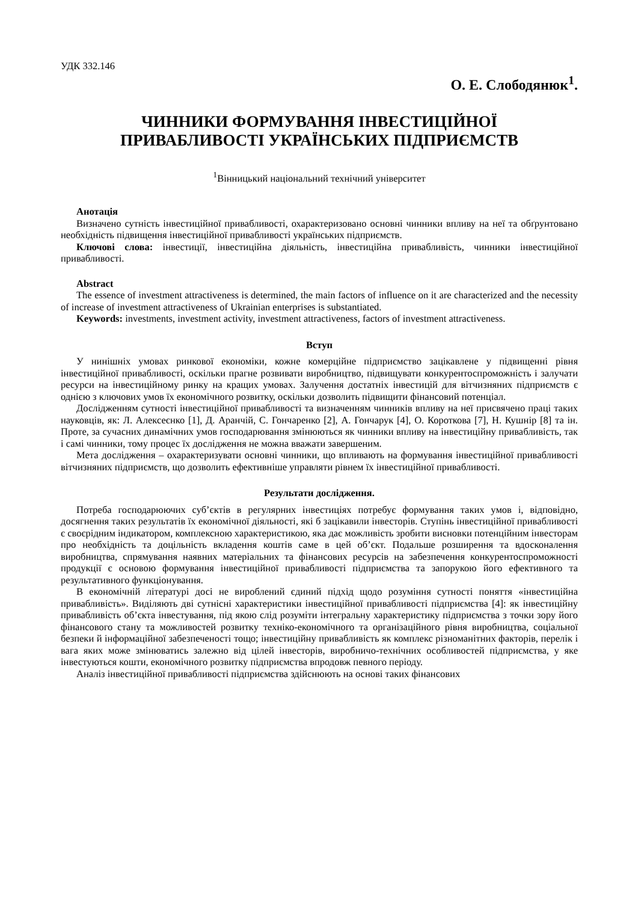УДК 332.146
О. Е. Слободянюк<sup>1</sup>.
ЧИННИКИ ФОРМУВАННЯ ІНВЕСТИЦІЙНОЇ
ПРИВАБЛИВОСТІ УКРАЇНСЬКИХ ПІДПРИЄМСТВ
<sup>1</sup> Вінницький національний технічний університет
Анотація
Визначено сутність інвестиційної привабливості, охарактеризовано основні чинники впливу на неї та обґрунтовано необхідність підвищення інвестиційної привабливості українських підприємств.
Ключові слова: інвестиції, інвестиційна діяльність, інвестиційна привабливість, чинники інвестиційної привабливості.
Abstract
The essence of investment attractiveness is determined, the main factors of influence on it are characterized and the necessity of increase of investment attractiveness of Ukrainian enterprises is substantiated.
Keywords: investments, investment activity, investment attractiveness, factors of investment attractiveness.
Вступ
У нинішніх умовах ринкової економіки, кожне комерційне підприємство зацікавлене у підвищенні рівня інвестиційної привабливості, оскільки прагне розвивати виробництво, підвищувати конкурентоспроможність і залучати ресурси на інвестиційному ринку на кращих умовах. Залучення достатніх інвестицій для вітчизняних підприємств є однією з ключових умов їх економічного розвитку, оскільки дозволить підвищити фінансовий потенціал.
Дослідженням сутності інвестиційної привабливості та визначенням чинників впливу на неї присвячено праці таких науковців, як: Л. Алексеєнко [1], Д. Аранчій, С. Гончаренко [2], А. Гончарук [4], О. Короткова [7], Н. Кушнір [8] та ін. Проте, за сучасних динамічних умов господарювання змінюються як чинники впливу на інвестиційну привабливість, так і самі чинники, тому процес їх дослідження не можна вважати завершеним.
Мета дослідження – охарактеризувати основні чинники, що впливають на формування інвестиційної привабливості вітчизняних підприємств, що дозволить ефективніше управляти рівнем їх інвестиційної привабливості.
Результати дослідження.
Потреба господарюючих суб’єктів в регулярних інвестиціях потребує формування таких умов і, відповідно, досягнення таких результатів їх економічної діяльності, які б зацікавили інвесторів. Ступінь інвестиційної привабливості є своєрідним індикатором, комплексною характеристикою, яка дає можливість зробити висновки потенційним інвесторам про необхідність та доцільність вкладення коштів саме в цей об’єкт. Подальше розширення та вдосконалення виробництва, спрямування наявних матеріальних та фінансових ресурсів на забезпечення конкурентоспроможності продукції є основою формування інвестиційної привабливості підприємства та запорукою його ефективного та результативного функціонування.
В економічній літературі досі не вироблений єдиний підхід щодо розуміння сутності поняття «інвестиційна привабливість». Виділяють дві сутнісні характеристики інвестиційної привабливості підприємства [4]: як інвестиційну привабливість об’єкта інвестування, під якою слід розуміти інтегральну характеристику підприємства з точки зору його фінансового стану та можливостей розвитку техніко-економічного та організаційного рівня виробництва, соціальної безпеки й інформаційної забезпеченості тощо; інвестиційну привабливість як комплекс різноманітних факторів, перелік і вага яких може змінюватись залежно від цілей інвесторів, виробничо-технічних особливостей підприємства, у яке інвестуються кошти, економічного розвитку підприємства впродовж певного періоду.
Аналіз інвестиційної привабливості підприємства здійснюють на основі таких фінансових